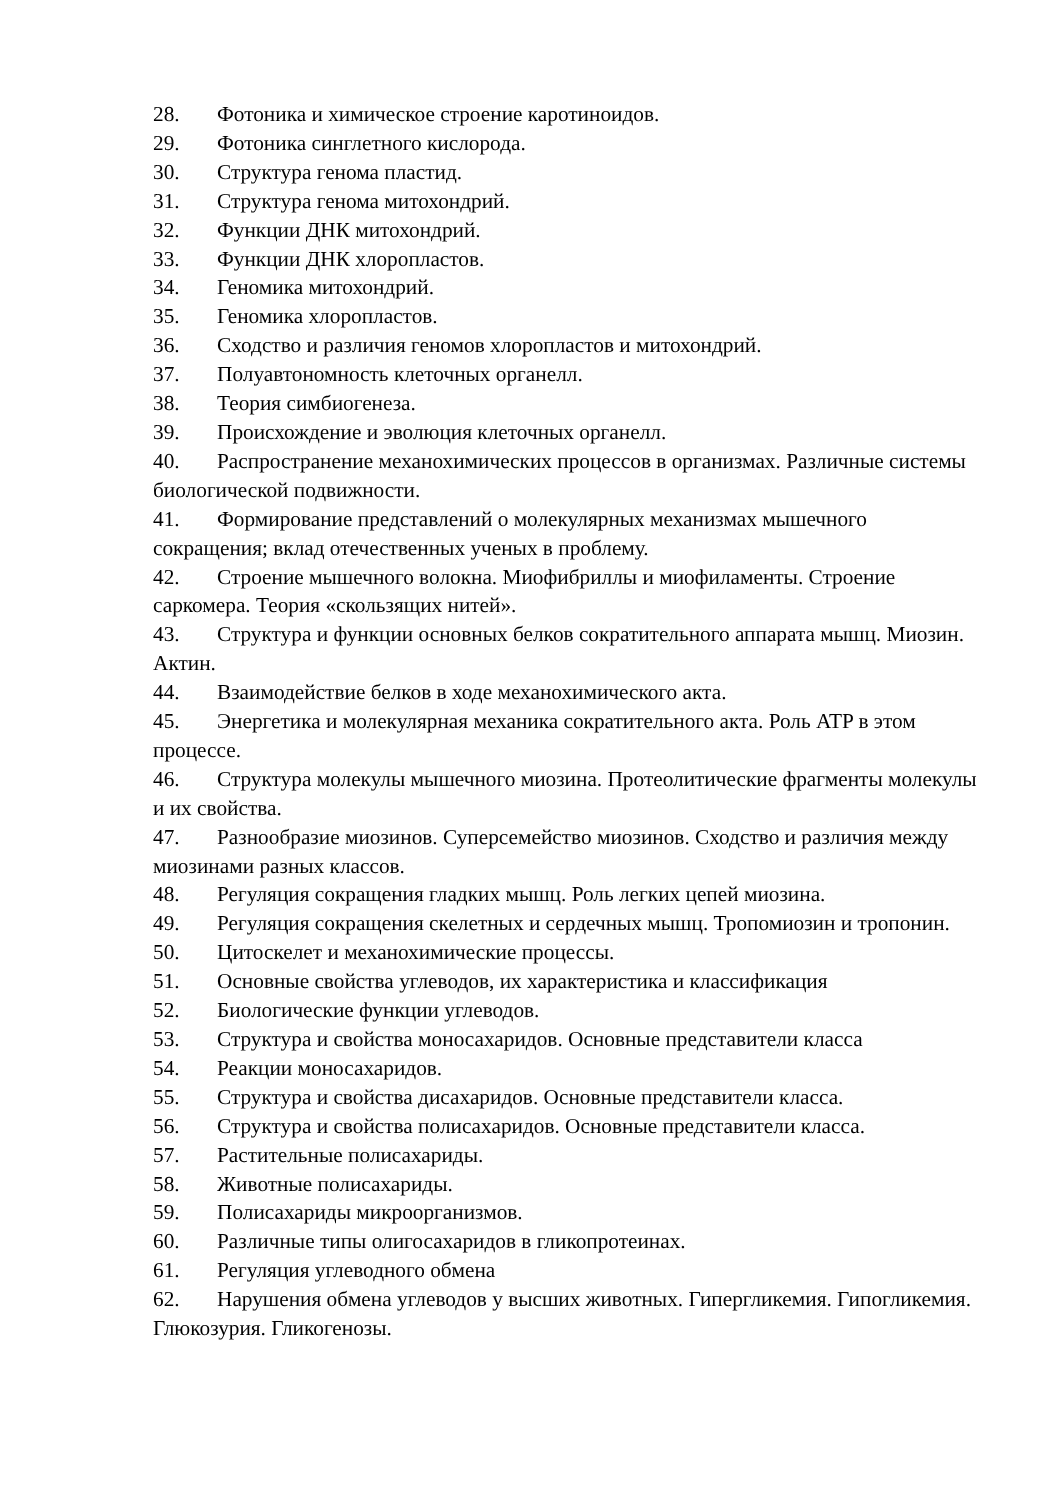28. Фотоника и химическое строение каротиноидов.
29. Фотоника синглетного кислорода.
30. Структура генома пластид.
31. Структура генома митохондрий.
32. Функции ДНК митохондрий.
33. Функции ДНК хлоропластов.
34. Геномика митохондрий.
35. Геномика хлоропластов.
36. Сходство и различия геномов хлоропластов и митохондрий.
37. Полуавтономность клеточных органелл.
38. Теория симбиогенеза.
39. Происхождение и эволюция клеточных органелл.
40. Распространение механохимических процессов в организмах. Различные системы биологической подвижности.
41. Формирование представлений о молекулярных механизмах мышечного сокращения; вклад отечественных ученых в проблему.
42. Строение мышечного волокна. Миофибриллы и миофиламенты. Строение саркомера. Теория «скользящих нитей».
43. Структура и функции основных белков сократительного аппарата мышц. Миозин. Актин.
44. Взаимодействие белков в ходе механохимического акта.
45. Энергетика и молекулярная механика сократительного акта. Роль ATP в этом процессе.
46. Структура молекулы мышечного миозина. Протеолитические фрагменты молекулы и их свойства.
47. Разнообразие миозинов. Суперсемейство миозинов. Сходство и различия между миозинами разных классов.
48. Регуляция сокращения гладких мышц. Роль легких цепей миозина.
49. Регуляция сокращения скелетных и сердечных мышц. Тропомиозин и тропонин.
50. Цитоскелет и механохимические процессы.
51. Основные свойства углеводов, их характеристика и классификация
52. Биологические функции углеводов.
53. Структура и свойства моносахаридов. Основные представители класса
54. Реакции моносахаридов.
55. Структура и свойства дисахаридов. Основные представители класса.
56. Структура и свойства полисахаридов. Основные представители класса.
57. Растительные полисахариды.
58. Животные полисахариды.
59. Полисахариды микроорганизмов.
60. Различные типы олигосахаридов в гликопротеинах.
61. Регуляция углеводного обмена
62. Нарушения обмена углеводов у высших животных. Гипергликемия. Гипогликемия. Глюкозурия. Гликогенозы.